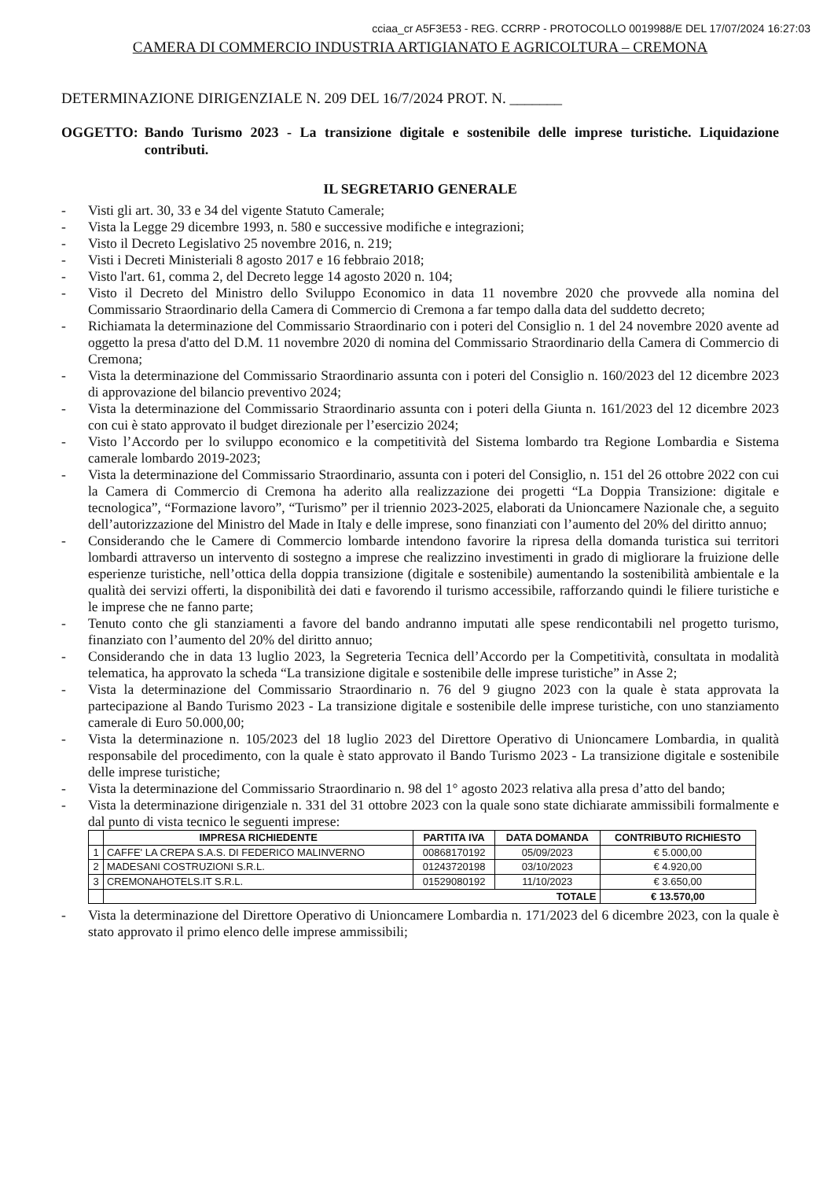cciaa_cr A5F3E53 - REG. CCRRP - PROTOCOLLO 0019988/E DEL 17/07/2024 16:27:03
CAMERA DI COMMERCIO INDUSTRIA ARTIGIANATO E AGRICOLTURA – CREMONA
DETERMINAZIONE DIRIGENZIALE N. 209 DEL 16/7/2024 PROT. N. _______
OGGETTO: Bando Turismo 2023 - La transizione digitale e sostenibile delle imprese turistiche. Liquidazione contributi.
IL SEGRETARIO GENERALE
- Visti gli art. 30, 33 e 34 del vigente Statuto Camerale;
- Vista la Legge 29 dicembre 1993, n. 580 e successive modifiche e integrazioni;
- Visto il Decreto Legislativo 25 novembre 2016, n. 219;
- Visti i Decreti Ministeriali 8 agosto 2017 e 16 febbraio 2018;
- Visto l'art. 61, comma 2, del Decreto legge 14 agosto 2020 n. 104;
- Visto il Decreto del Ministro dello Sviluppo Economico in data 11 novembre 2020 che provvede alla nomina del Commissario Straordinario della Camera di Commercio di Cremona a far tempo dalla data del suddetto decreto;
- Richiamata la determinazione del Commissario Straordinario con i poteri del Consiglio n. 1 del 24 novembre 2020 avente ad oggetto la presa d'atto del D.M. 11 novembre 2020 di nomina del Commissario Straordinario della Camera di Commercio di Cremona;
- Vista la determinazione del Commissario Straordinario assunta con i poteri del Consiglio n. 160/2023 del 12 dicembre 2023 di approvazione del bilancio preventivo 2024;
- Vista la determinazione del Commissario Straordinario assunta con i poteri della Giunta n. 161/2023 del 12 dicembre 2023 con cui è stato approvato il budget direzionale per l’esercizio 2024;
- Visto l’Accordo per lo sviluppo economico e la competitività del Sistema lombardo tra Regione Lombardia e Sistema camerale lombardo 2019-2023;
- Vista la determinazione del Commissario Straordinario, assunta con i poteri del Consiglio, n. 151 del 26 ottobre 2022 con cui la Camera di Commercio di Cremona ha aderito alla realizzazione dei progetti “La Doppia Transizione: digitale e tecnologica”, “Formazione lavoro”, “Turismo” per il triennio 2023-2025, elaborati da Unioncamere Nazionale che, a seguito dell’autorizzazione del Ministro del Made in Italy e delle imprese, sono finanziati con l’aumento del 20% del diritto annuo;
- Considerando che le Camere di Commercio lombarde intendono favorire la ripresa della domanda turistica sui territori lombardi attraverso un intervento di sostegno a imprese che realizzino investimenti in grado di migliorare la fruizione delle esperienze turistiche, nell’ottica della doppia transizione (digitale e sostenibile) aumentando la sostenibilità ambientale e la qualità dei servizi offerti, la disponibilità dei dati e favorendo il turismo accessibile, rafforzando quindi le filiere turistiche e le imprese che ne fanno parte;
- Tenuto conto che gli stanziamenti a favore del bando andranno imputati alle spese rendicontabili nel progetto turismo, finanziato con l’aumento del 20% del diritto annuo;
- Considerando che in data 13 luglio 2023, la Segreteria Tecnica dell’Accordo per la Competitività, consultata in modalità telematica, ha approvato la scheda “La transizione digitale e sostenibile delle imprese turistiche” in Asse 2;
- Vista la determinazione del Commissario Straordinario n. 76 del 9 giugno 2023 con la quale è stata approvata la partecipazione al Bando Turismo 2023 - La transizione digitale e sostenibile delle imprese turistiche, con uno stanziamento camerale di Euro 50.000,00;
- Vista la determinazione n. 105/2023 del 18 luglio 2023 del Direttore Operativo di Unioncamere Lombardia, in qualità responsabile del procedimento, con la quale è stato approvato il Bando Turismo 2023 - La transizione digitale e sostenibile delle imprese turistiche;
- Vista la determinazione del Commissario Straordinario n. 98 del 1° agosto 2023 relativa alla presa d’atto del bando;
- Vista la determinazione dirigenziale n. 331 del 31 ottobre 2023 con la quale sono state dichiarate ammissibili formalmente e dal punto di vista tecnico le seguenti imprese:
| | IMPRESA RICHIEDENTE | PARTITA IVA | DATA DOMANDA | CONTRIBUTO RICHIESTO |
| --- | --- | --- | --- | --- |
| 1 | CAFFE' LA CREPA S.A.S. DI FEDERICO MALINVERNO | 00868170192 | 05/09/2023 | € 5.000,00 |
| 2 | MADESANI COSTRUZIONI S.R.L. | 01243720198 | 03/10/2023 | € 4.920,00 |
| 3 | CREMONAHOTELS.IT S.R.L. | 01529080192 | 11/10/2023 | € 3.650,00 |
| | TOTALE | | | € 13.570,00 |
- Vista la determinazione del Direttore Operativo di Unioncamere Lombardia n. 171/2023 del 6 dicembre 2023, con la quale è stato approvato il primo elenco delle imprese ammissibili;